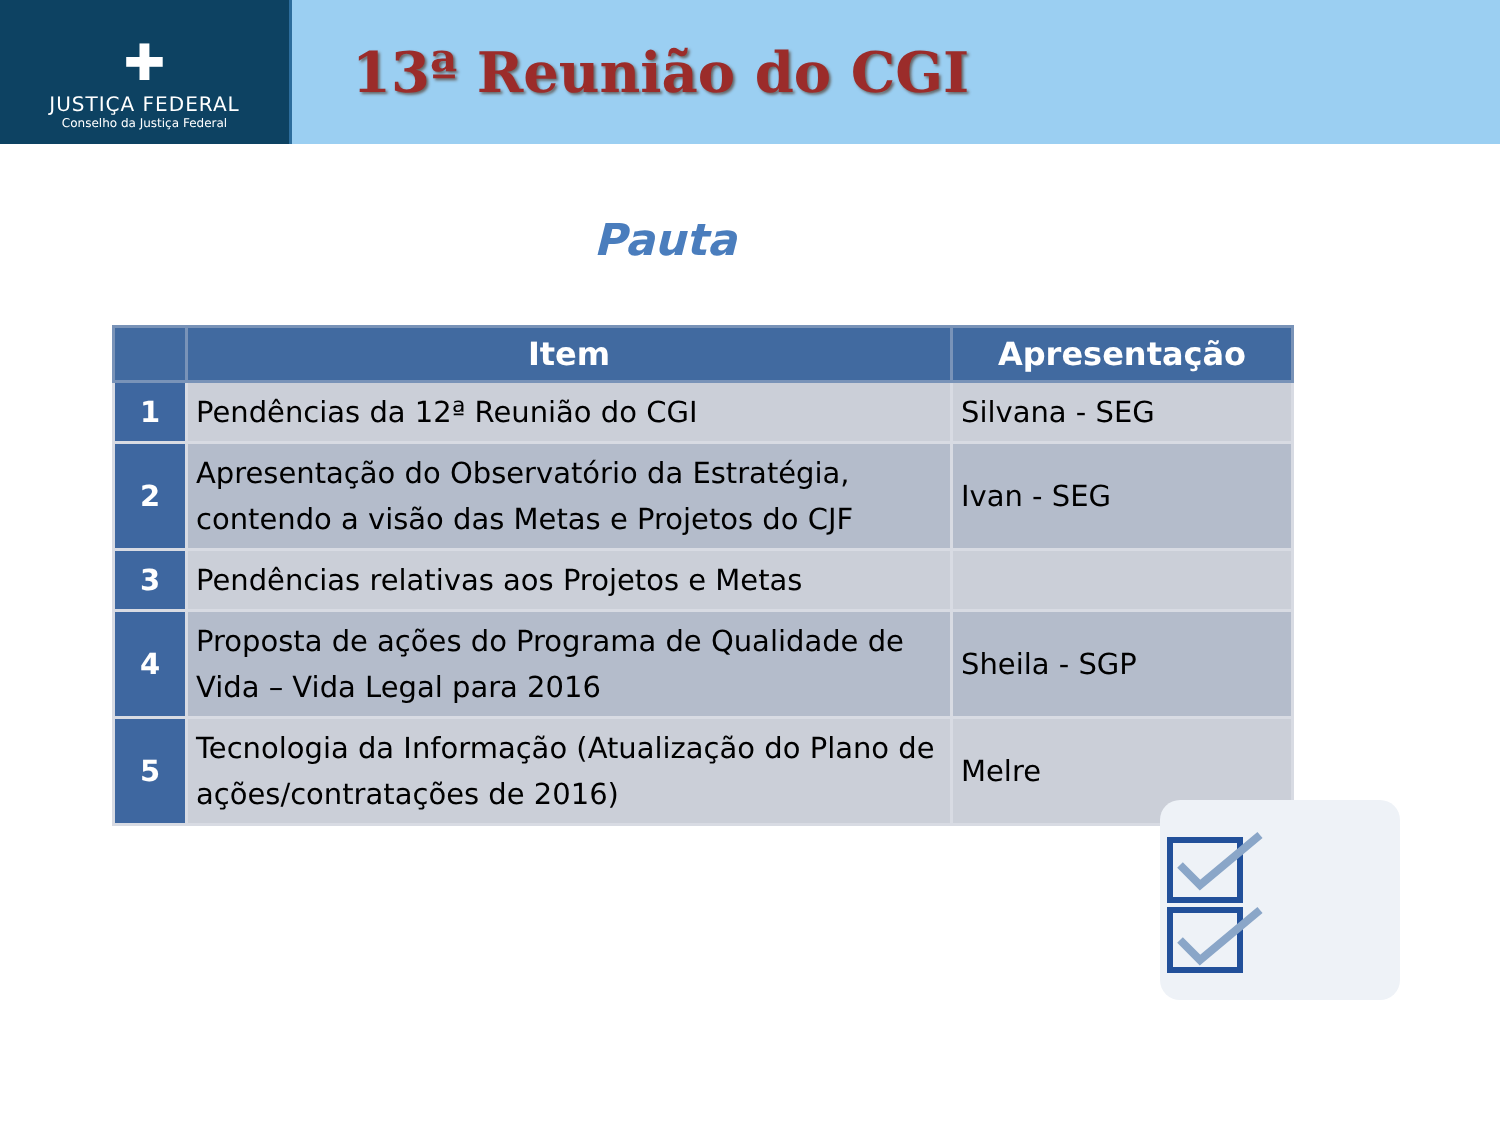✚
JUSTIÇA FEDERAL
Conselho da Justiça Federal
13ª Reunião do CGI
Pauta
| | Item | Apresentação |
| --- | --- | --- |
| 1 | Pendências da 12ª Reunião do CGI | Silvana - SEG |
| 2 | Apresentação do Observatório da Estratégia, contendo a visão das Metas e Projetos do CJF | Ivan - SEG |
| 3 | Pendências relativas aos Projetos e Metas | |
| 4 | Proposta de ações do Programa de Qualidade de Vida – Vida Legal para 2016 | Sheila - SGP |
| 5 | Tecnologia da Informação (Atualização do Plano de ações/contratações de 2016) | Melre |